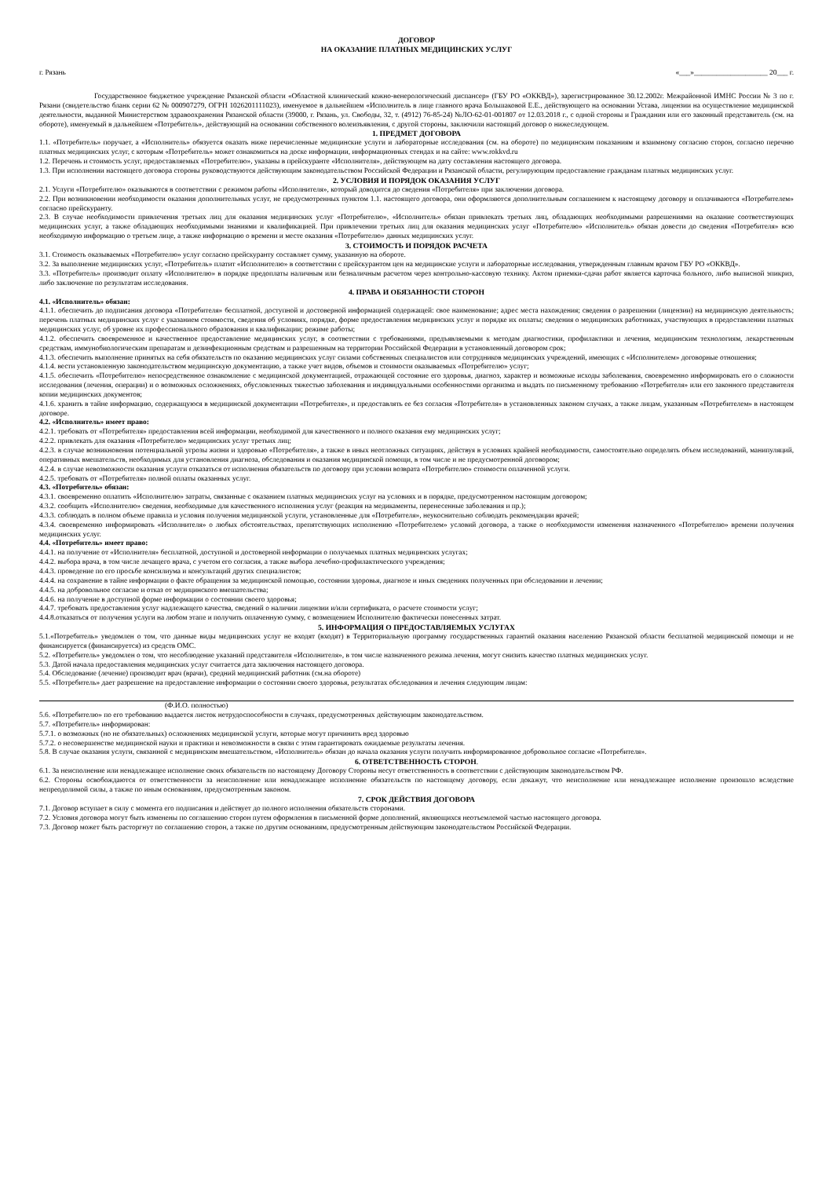ДОГОВОР
НА ОКАЗАНИЕ ПЛАТНЫХ МЕДИЦИНСКИХ УСЛУГ
г. Рязань «___»____________________ 20___ г.
Государственное бюджетное учреждение Рязанской области «Областной клинический кожно-венерологический диспансер» (ГБУ РО «ОККВД»), зарегистрированное 30.12.2002г. Межрайонной ИМНС России № 3 по г. Рязани (свидетельство бланк серии 62 № 000907279, ОГРН 1026201111023), именуемое в дальнейшем «Исполнитель в лице главного врача Большаковой Е.Е., действующего на основании Устава, лицензии на осуществление медицинской деятельности, выданной Министерством здравоохранения Рязанской области (39000, г. Рязань, ул. Свободы, 32, т. (4912) 76-85-24) №ЛО-62-01-001807 от 12.03.2018 г., с одной стороны и Гражданин или его законный представитель (см. на обороте), именуемый в дальнейшем «Потребитель», действующий на основании собственного волеизъявления, с другой стороны, заключили настоящий договор о нижеследующем.
1. ПРЕДМЕТ ДОГОВОРА
1.1. «Потребитель» поручает, а «Исполнитель» обязуется оказать ниже перечисленные медицинские услуги и лабораторные исследования (см. на обороте) по медицинским показаниям и взаимному согласию сторон, согласно перечню платных медицинских услуг, с которым «Потребитель» может ознакомиться на доске информации, информационных стендах и на сайте: www.rokkvd.ru
1.2. Перечень и стоимость услуг, предоставляемых «Потребителю», указаны в прейскуранте «Исполнителя», действующем на дату составления настоящего договора.
1.3. При исполнении настоящего договора стороны руководствуются действующим законодательством Российской Федерации и Рязанской области, регулирующим предоставление гражданам платных медицинских услуг.
2. УСЛОВИЯ И ПОРЯДОК ОКАЗАНИЯ УСЛУГ
2.1. Услуги «Потребителю» оказываются в соответствии с режимом работы «Исполнителя», который доводится до сведения «Потребителя» при заключении договора.
2.2. При возникновении необходимости оказания дополнительных услуг, не предусмотренных пунктом 1.1. настоящего договора, они оформляются дополнительным соглашением к настоящему договору и оплачиваются «Потребителем» согласно прейскуранту.
2.3. В случае необходимости привлечения третьих лиц для оказания медицинских услуг «Потребителю», «Исполнитель» обязан привлекать третьих лиц, обладающих необходимыми разрешениями на оказание соответствующих медицинских услуг, а также обладающих необходимыми знаниями и квалификацией. При привлечении третьих лиц для оказания медицинских услуг «Потребителю» «Исполнитель» обязан довести до сведения «Потребителя» всю необходимую информацию о третьем лице, а также информацию о времени и месте оказания «Потребителю» данных медицинских услуг.
3. СТОИМОСТЬ И ПОРЯДОК РАСЧЕТА
3.1. Стоимость оказываемых «Потребителю» услуг согласно прейскуранту составляет сумму, указанную на обороте.
3.2. За выполнение медицинских услуг, «Потребитель» платит «Исполнителю» в соответствии с прейскурантом цен на медицинские услуги и лабораторные исследования, утвержденным главным врачом ГБУ РО «ОККВД».
3.3. «Потребитель» производит оплату «Исполнителю» в порядке предоплаты наличным или безналичным расчетом через контрольно-кассовую технику. Актом приемки-сдачи работ является карточка больного, либо выписной эпикриз, либо заключение по результатам исследования.
4. ПРАВА И ОБЯЗАННОСТИ СТОРОН
4.1. «Исполнитель» обязан:
4.1.1. обеспечить до подписания договора «Потребителя» бесплатной, доступной и достоверной информацией содержащей: свое наименование; адрес места нахождения; сведения о разрешении (лицензии) на медицинскую деятельность; перечень платных медицинских услуг с указанием стоимости, сведения об условиях, порядке, форме предоставления медицинских услуг и порядке их оплаты; сведения о медицинских работниках, участвующих в предоставлении платных медицинских услуг, об уровне их профессионального образования и квалификации; режиме работы;
4.1.2. обеспечить своевременное и качественное предоставление медицинских услуг, в соответствии с требованиями, предъявляемыми к методам диагностики, профилактики и лечения, медицинским технологиям, лекарственным средствам, иммунобиологическим препаратам и дезинфекционным средствам и разрешенным на территории Российской Федерации в установленный договором срок;
4.1.3. обеспечить выполнение принятых на себя обязательств по оказанию медицинских услуг силами собственных специалистов или сотрудников медицинских учреждений, имеющих с «Исполнителем» договорные отношения;
4.1.4. вести установленную законодательством медицинскую документацию, а также учет видов, объемов и стоимости оказываемых «Потребителю» услуг;
4.1.5. обеспечить «Потребителю» непосредственное ознакомление с медицинской документацией, отражающей состояние его здоровья, диагноз, характер и возможные исходы заболевания, своевременно информировать его о сложности исследования (лечения, операции) и о возможных осложнениях, обусловленных тяжестью заболевания и индивидуальными особенностями организма и выдать по письменному требованию «Потребителя» или его законного представителя копии медицинских документов;
4.1.6. хранить в тайне информацию, содержащуюся в медицинской документации «Потребителя», и предоставлять ее без согласия «Потребителя» в установленных законом случаях, а также лицам, указанным «Потребителем» в настоящем договоре.
4.2. «Исполнитель» имеет право:
4.2.1. требовать от «Потребителя» предоставления всей информации, необходимой для качественного и полного оказания ему медицинских услуг;
4.2.2. привлекать для оказания «Потребителю» медицинских услуг третьих лиц;
4.2.3. в случае возникновения потенциальной угрозы жизни и здоровью «Потребителя», а также в иных неотложных ситуациях, действуя в условиях крайней необходимости, самостоятельно определять объем исследований, манипуляций, оперативных вмешательств, необходимых для установления диагноза, обследования и оказания медицинской помощи, в том числе и не предусмотренной договором;
4.2.4. в случае невозможности оказания услуги отказаться от исполнения обязательств по договору при условии возврата «Потребителю» стоимости оплаченной услуги.
4.2.5. требовать от «Потребителя» полной оплаты оказанных услуг.
4.3. «Потребитель» обязан:
4.3.1. своевременно оплатить «Исполнителю» затраты, связанные с оказанием платных медицинских услуг на условиях и в порядке, предусмотренном настоящим договором;
4.3.2. сообщить «Исполнителю» сведения, необходимые для качественного исполнения услуг (реакция на медикаменты, перенесенные заболевания и пр.);
4.3.3. соблюдать в полном объеме правила и условия получения медицинской услуги, установленные для «Потребителя», неукоснительно соблюдать рекомендации врачей;
4.3.4. своевременно информировать «Исполнителя» о любых обстоятельствах, препятствующих исполнению «Потребителем» условий договора, а также о необходимости изменения назначенного «Потребителю» времени получения медицинских услуг.
4.4. «Потребитель» имеет право:
4.4.1. на получение от «Исполнителя» бесплатной, доступной и достоверной информации о получаемых платных медицинских услугах;
4.4.2. выбора врача, в том числе лечащего врача, с учетом его согласия, а также выбора лечебно-профилактического учреждения;
4.4.3. проведение по его просьбе консилиума и консультаций других специалистов;
4.4.4. на сохранение в тайне информации о факте обращения за медицинской помощью, состоянии здоровья, диагнозе и иных сведениях полученных при обследовании и лечении;
4.4.5. на добровольное согласие и отказ от медицинского вмешательства;
4.4.6. на получение в доступной форме информации о состоянии своего здоровья;
4.4.7. требовать предоставления услуг надлежащего качества, сведений о наличии лицензии и/или сертификата, о расчете стоимости услуг;
4.4.8.отказаться от получения услуги на любом этапе и получить оплаченную сумму, с возмещением Исполнителю фактически понесенных затрат.
5. ИНФОРМАЦИЯ О ПРЕДОСТАВЛЯЕМЫХ УСЛУГАХ
5.1.«Потребитель» уведомлен о том, что данные виды медицинских услуг не входят (входят) в Территориальную программу государственных гарантий оказания населению Рязанской области бесплатной медицинской помощи и не финансируется (финансируется) из средств ОМС.
5.2. «Потребитель» уведомлен о том, что несоблюдение указаний представителя «Исполнителя», в том числе назначенного режима лечения, могут снизить качество платных медицинских услуг.
5.3. Датой начала предоставления медицинских услуг считается дата заключения настоящего договора.
5.4. Обследование (лечение) производит врач (врачи), средний медицинский работник (см.на обороте)
5.5. «Потребитель» дает разрешение на предоставление информации о состоянии своего здоровья, результатах обследования и лечения следующим лицам:
(Ф.И.О. полностью)
5.6. «Потребителю» по его требованию выдается листок нетрудоспособности в случаях, предусмотренных действующим законодательством.
5.7. «Потребитель» информирован:
5.7.1. о возможных (но не обязательных) осложнениях медицинской услуги, которые могут причинить вред здоровью
5.7.2. о несовершенстве медицинской науки и практики и невозможности в связи с этим гарантировать ожидаемые результаты лечения.
5.8. В случае оказания услуги, связанной с медицинским вмешательством, «Исполнитель» обязан до начала оказания услуги получить информированное добровольное согласие «Потребителя».
6. ОТВЕТСТВЕННОСТЬ СТОРОН.
6.1. За неисполнение или ненадлежащее исполнение своих обязательств по настоящему Договору Стороны несут ответственность в соответствии с действующим законодательством РФ.
6.2. Стороны освобождаются от ответственности за неисполнение или ненадлежащее исполнение обязательств по настоящему договору, если докажут, что неисполнение или ненадлежащее исполнение произошло вследствие непреодолимой силы, а также по иным основаниям, предусмотренным законом.
7. СРОК ДЕЙСТВИЯ ДОГОВОРА
7.1. Договор вступает в силу с момента его подписания и действует до полного исполнения обязательств сторонами.
7.2. Условия договора могут быть изменены по соглашению сторон путем оформления в письменной форме дополнений, являющихся неотъемлемой частью настоящего договора.
7.3. Договор может быть расторгнут по соглашению сторон, а также по другим основаниям, предусмотренным действующим законодательством Российской Федерации.